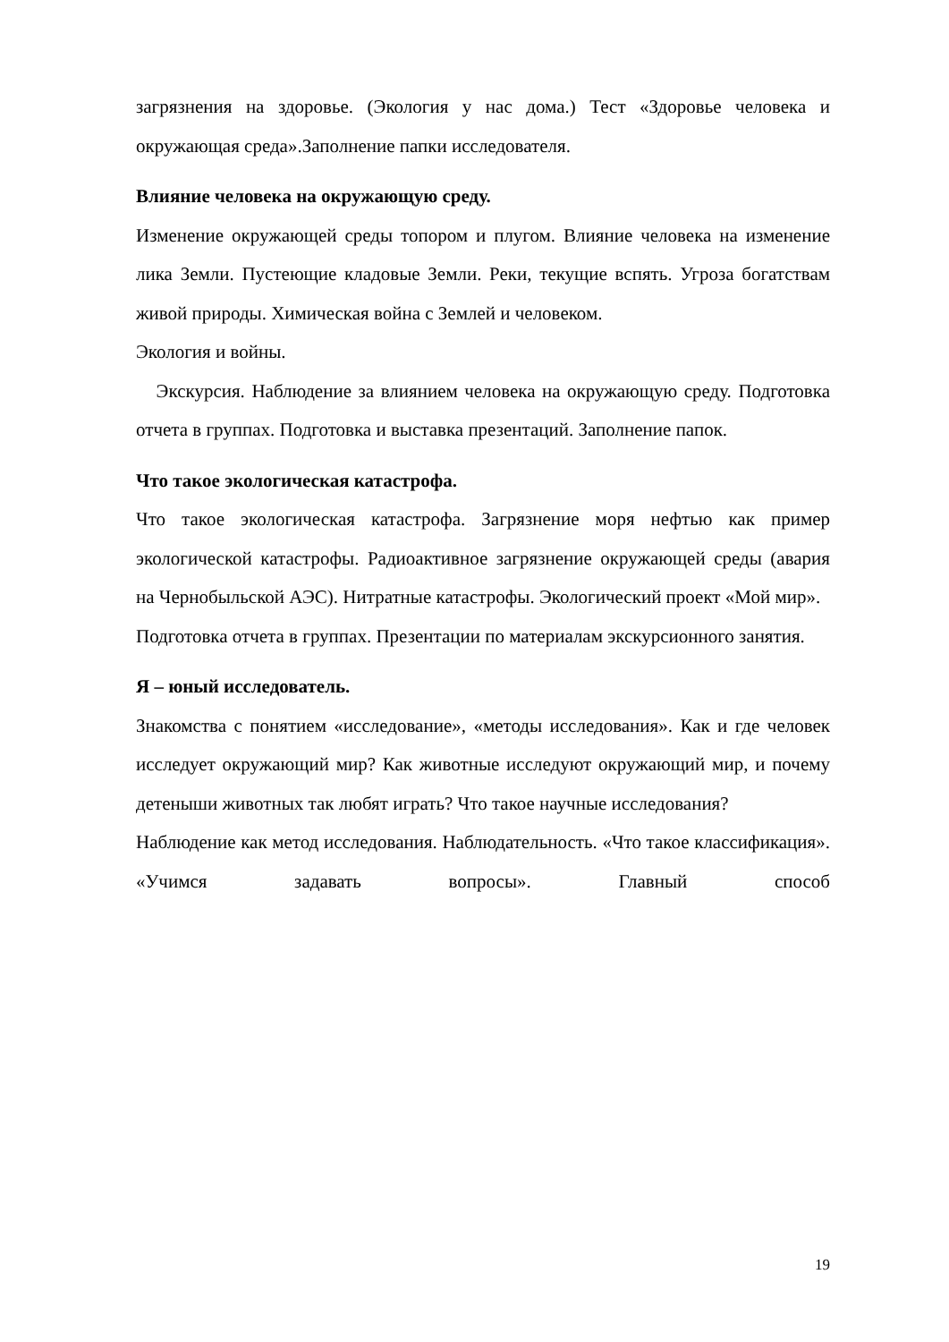загрязнения на здоровье. (Экология у нас дома.) Тест «Здоровье человека и окружающая среда».Заполнение папки исследователя.
Влияние человека на окружающую среду.
Изменение окружающей среды топором и плугом. Влияние человека на изменение лика Земли. Пустеющие кладовые Земли. Реки, текущие вспять. Угроза богатствам живой природы. Химическая война с Землей и человеком.
Экология и войны.
Экскурсия. Наблюдение за влиянием человека на окружающую среду. Подготовка отчета в группах. Подготовка и выставка презентаций. Заполнение папок.
Что такое экологическая катастрофа.
Что такое экологическая катастрофа. Загрязнение моря нефтью как пример экологической катастрофы. Радиоактивное загрязнение окружающей среды (авария на Чернобыльской АЭС). Нитратные катастрофы. Экологический проект «Мой мир».
Подготовка отчета в группах. Презентации по материалам экскурсионного занятия.
Я – юный исследователь.
Знакомства с понятием «исследование», «методы исследования». Как и где человек исследует окружающий мир? Как животные исследуют окружающий мир, и почему детеныши животных так любят играть? Что такое научные исследования?
Наблюдение как метод исследования. Наблюдательность. «Что такое классификация». «Учимся задавать вопросы». Главный способ
19